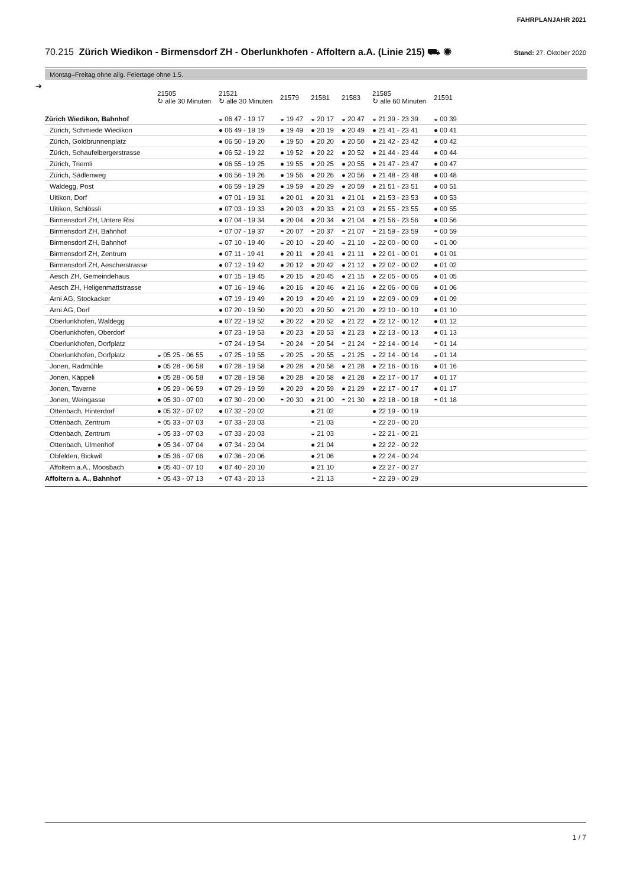FAHRPLANJAHR 2021
70.215 Zürich Wiedikon - Birmensdorf ZH - Oberlunkhofen - Affoltern a.A. (Linie 215) ⛟ ◉ Stand: 27. Oktober 2020
Montag–Freitag ohne allg. Feiertage ohne 1.5.
➔
| | 21505 ↻ alle 30 Minuten | 21521 ↻ alle 30 Minuten | 21579 | 21581 | 21583 | 21585 ↻ alle 60 Minuten | 21591 |
| --- | --- | --- | --- | --- | --- | --- | --- |
| Zürich Wiedikon, Bahnhof | | ◒ 06 47 - 19 17 | ◒ 19 47 | ◒ 20 17 | ◒ 20 47 | ◒ 21 39 - 23 39 | ◒ 00 39 |
| Zürich, Schmiede Wiedikon | | ● 06 49 - 19 19 | ● 19 49 | ● 20 19 | ● 20 49 | ● 21 41 - 23 41 | ● 00 41 |
| Zürich, Goldbrunnenplatz | | ● 06 50 - 19 20 | ● 19 50 | ● 20 20 | ● 20 50 | ● 21 42 - 23 42 | ● 00 42 |
| Zürich, Schaufelbergerstrasse | | ● 06 52 - 19 22 | ● 19 52 | ● 20 22 | ● 20 52 | ● 21 44 - 23 44 | ● 00 44 |
| Zürich, Triemli | | ● 06 55 - 19 25 | ● 19 55 | ● 20 25 | ● 20 55 | ● 21 47 - 23 47 | ● 00 47 |
| Zürich, Sädlenweg | | ● 06 56 - 19 26 | ● 19 56 | ● 20 26 | ● 20 56 | ● 21 48 - 23 48 | ● 00 48 |
| Waldegg, Post | | ● 06 59 - 19 29 | ● 19 59 | ● 20 29 | ● 20 59 | ● 21 51 - 23 51 | ● 00 51 |
| Uitikon, Dorf | | ● 07 01 - 19 31 | ● 20 01 | ● 20 31 | ● 21 01 | ● 21 53 - 23 53 | ● 00 53 |
| Uitikon, Schlössli | | ● 07 03 - 19 33 | ● 20 03 | ● 20 33 | ● 21 03 | ● 21 55 - 23 55 | ● 00 55 |
| Birmensdorf ZH, Untere Risi | | ● 07 04 - 19 34 | ● 20 04 | ● 20 34 | ● 21 04 | ● 21 56 - 23 56 | ● 00 56 |
| Birmensdorf ZH, Bahnhof | | ◓ 07 07 - 19 37 | ◓ 20 07 | ◓ 20 37 | ◓ 21 07 | ◓ 21 59 - 23 59 | ◓ 00 59 |
| Birmensdorf ZH, Bahnhof | | ◒ 07 10 - 19 40 | ◒ 20 10 | ◒ 20 40 | ◒ 21 10 | ◒ 22 00 - 00 00 | ◒ 01 00 |
| Birmensdorf ZH, Zentrum | | ● 07 11 - 19 41 | ● 20 11 | ● 20 41 | ● 21 11 | ● 22 01 - 00 01 | ● 01 01 |
| Birmensdorf ZH, Aescherstrasse | | ● 07 12 - 19 42 | ● 20 12 | ● 20 42 | ● 21 12 | ● 22 02 - 00 02 | ● 01 02 |
| Aesch ZH, Gemeindehaus | | ● 07 15 - 19 45 | ● 20 15 | ● 20 45 | ● 21 15 | ● 22 05 - 00 05 | ● 01 05 |
| Aesch ZH, Heligenmattstrasse | | ● 07 16 - 19 46 | ● 20 16 | ● 20 46 | ● 21 16 | ● 22 06 - 00 06 | ● 01 06 |
| Arni AG, Stockacker | | ● 07 19 - 19 49 | ● 20 19 | ● 20 49 | ● 21 19 | ● 22 09 - 00 09 | ● 01 09 |
| Arni AG, Dorf | | ● 07 20 - 19 50 | ● 20 20 | ● 20 50 | ● 21 20 | ● 22 10 - 00 10 | ● 01 10 |
| Oberlunkhofen, Waldegg | | ● 07 22 - 19 52 | ● 20 22 | ● 20 52 | ● 21 22 | ● 22 12 - 00 12 | ● 01 12 |
| Oberlunkhofen, Oberdorf | | ● 07 23 - 19 53 | ● 20 23 | ● 20 53 | ● 21 23 | ● 22 13 - 00 13 | ● 01 13 |
| Oberlunkhofen, Dorfplatz | | ◓ 07 24 - 19 54 | ◓ 20 24 | ◓ 20 54 | ◓ 21 24 | ◓ 22 14 - 00 14 | ◓ 01 14 |
| Oberlunkhofen, Dorfplatz | ◒ 05 25 - 06 55 | ◒ 07 25 - 19 55 | ◒ 20 25 | ◒ 20 55 | ◒ 21 25 | ◒ 22 14 - 00 14 | ◒ 01 14 |
| Jonen, Radmühle | ● 05 28 - 06 58 | ● 07 28 - 19 58 | ● 20 28 | ● 20 58 | ● 21 28 | ● 22 16 - 00 16 | ● 01 16 |
| Jonen, Käppeli | ● 05 28 - 06 58 | ● 07 28 - 19 58 | ● 20 28 | ● 20 58 | ● 21 28 | ● 22 17 - 00 17 | ● 01 17 |
| Jonen, Taverne | ● 05 29 - 06 59 | ● 07 29 - 19 59 | ● 20 29 | ● 20 59 | ● 21 29 | ● 22 17 - 00 17 | ● 01 17 |
| Jonen, Weingasse | ● 05 30 - 07 00 | ● 07 30 - 20 00 | ◓ 20 30 | ● 21 00 | ◓ 21 30 | ● 22 18 - 00 18 | ◓ 01 18 |
| Ottenbach, Hinterdorf | ● 05 32 - 07 02 | ● 07 32 - 20 02 | | ● 21 02 | | ● 22 19 - 00 19 | |
| Ottenbach, Zentrum | ◓ 05 33 - 07 03 | ◓ 07 33 - 20 03 | | ◓ 21 03 | | ◓ 22 20 - 00 20 | |
| Ottenbach, Zentrum | ◒ 05 33 - 07 03 | ◒ 07 33 - 20 03 | | ◒ 21 03 | | ◒ 22 21 - 00 21 | |
| Ottenbach, Ulmenhof | ● 05 34 - 07 04 | ● 07 34 - 20 04 | | ● 21 04 | | ● 22 22 - 00 22 | |
| Obfelden, Bickwil | ● 05 36 - 07 06 | ● 07 36 - 20 06 | | ● 21 06 | | ● 22 24 - 00 24 | |
| Affoltern a.A., Moosbach | ● 05 40 - 07 10 | ● 07 40 - 20 10 | | ● 21 10 | | ● 22 27 - 00 27 | |
| Affoltern a. A., Bahnhof | ◓ 05 43 - 07 13 | ◓ 07 43 - 20 13 | | ◓ 21 13 | | ◓ 22 29 - 00 29 | |
1 / 7